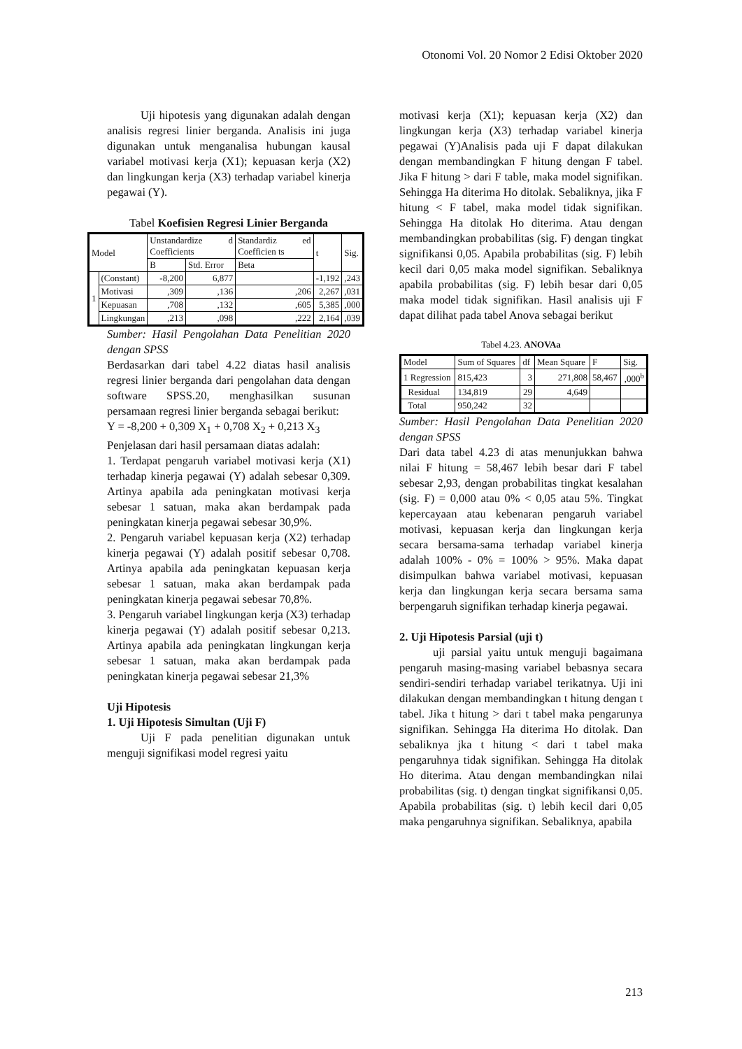Otonomi Vol. 20 Nomor 2 Edisi Oktober 2020
Uji hipotesis yang digunakan adalah dengan analisis regresi linier berganda. Analisis ini juga digunakan untuk menganalisa hubungan kausal variabel motivasi kerja (X1); kepuasan kerja (X2) dan lingkungan kerja (X3) terhadap variabel kinerja pegawai (Y).
Tabel Koefisien Regresi Linier Berganda
| Model | | Unstandardize d Coefficients | | Standardiz ed Coefficien ts | t | Sig. |
| --- | --- | --- | --- | --- | --- | --- |
| | | B | Std. Error | Beta | | |
| 1 | (Constant) | -8,200 | 6,877 | | -1,192 | ,243 |
| | Motivasi | ,309 | ,136 | ,206 | 2,267 | ,031 |
| | Kepuasan | ,708 | ,132 | ,605 | 5,385 | ,000 |
| | Lingkungan | ,213 | ,098 | ,222 | 2,164 | ,039 |
Sumber: Hasil Pengolahan Data Penelitian 2020 dengan SPSS
Berdasarkan dari tabel 4.22 diatas hasil analisis regresi linier berganda dari pengolahan data dengan software SPSS.20, menghasilkan susunan persamaan regresi linier berganda sebagai berikut:
Y = -8,200 + 0,309 X<sub>1</sub> + 0,708 X<sub>2</sub> + 0,213 X<sub>3</sub>
Penjelasan dari hasil persamaan diatas adalah:
1. Terdapat pengaruh variabel motivasi kerja (X1) terhadap kinerja pegawai (Y) adalah sebesar 0,309. Artinya apabila ada peningkatan motivasi kerja sebesar 1 satuan, maka akan berdampak pada peningkatan kinerja pegawai sebesar 30,9%.
2. Pengaruh variabel kepuasan kerja (X2) terhadap kinerja pegawai (Y) adalah positif sebesar 0,708. Artinya apabila ada peningkatan kepuasan kerja sebesar 1 satuan, maka akan berdampak pada peningkatan kinerja pegawai sebesar 70,8%.
3. Pengaruh variabel lingkungan kerja (X3) terhadap kinerja pegawai (Y) adalah positif sebesar 0,213. Artinya apabila ada peningkatan lingkungan kerja sebesar 1 satuan, maka akan berdampak pada peningkatan kinerja pegawai sebesar 21,3%
Uji Hipotesis
1. Uji Hipotesis Simultan (Uji F)
Uji F pada penelitian digunakan untuk menguji signifikasi model regresi yaitu
motivasi kerja (X1); kepuasan kerja (X2) dan lingkungan kerja (X3) terhadap variabel kinerja pegawai (Y)Analisis pada uji F dapat dilakukan dengan membandingkan F hitung dengan F tabel. Jika F hitung > dari F table, maka model signifikan. Sehingga Ha diterima Ho ditolak. Sebaliknya, jika F hitung < F tabel, maka model tidak signifikan. Sehingga Ha ditolak Ho diterima. Atau dengan membandingkan probabilitas (sig. F) dengan tingkat signifikansi 0,05. Apabila probabilitas (sig. F) lebih kecil dari 0,05 maka model signifikan. Sebaliknya apabila probabilitas (sig. F) lebih besar dari 0,05 maka model tidak signifikan. Hasil analisis uji F dapat dilihat pada tabel Anova sebagai berikut
Tabel 4.23. ANOVAa
| Model | Sum of Squares | df | Mean Square | F | Sig. |
| --- | --- | --- | --- | --- | --- |
| 1 Regression | 815,423 | 3 | 271,808 | 58,467 | ,000<sup>b</sup> |
| Residual | 134,819 | 29 | 4,649 | | |
| Total | 950,242 | 32 | | | |
Sumber: Hasil Pengolahan Data Penelitian 2020 dengan SPSS
Dari data tabel 4.23 di atas menunjukkan bahwa nilai F hitung = 58,467 lebih besar dari F tabel sebesar 2,93, dengan probabilitas tingkat kesalahan (sig. F) = 0,000 atau 0% < 0,05 atau 5%. Tingkat kepercayaan atau kebenaran pengaruh variabel motivasi, kepuasan kerja dan lingkungan kerja secara bersama-sama terhadap variabel kinerja adalah 100% - 0% = 100% > 95%. Maka dapat disimpulkan bahwa variabel motivasi, kepuasan kerja dan lingkungan kerja secara bersama sama berpengaruh signifikan terhadap kinerja pegawai.
2. Uji Hipotesis Parsial (uji t)
uji parsial yaitu untuk menguji bagaimana pengaruh masing-masing variabel bebasnya secara sendiri-sendiri terhadap variabel terikatnya. Uji ini dilakukan dengan membandingkan t hitung dengan t tabel. Jika t hitung > dari t tabel maka pengarunya signifikan. Sehingga Ha diterima Ho ditolak. Dan sebaliknya jka t hitung < dari t tabel maka pengaruhnya tidak signifikan. Sehingga Ha ditolak Ho diterima. Atau dengan membandingkan nilai probabilitas (sig. t) dengan tingkat signifikansi 0,05. Apabila probabilitas (sig. t) lebih kecil dari 0,05 maka pengaruhnya signifikan. Sebaliknya, apabila
213